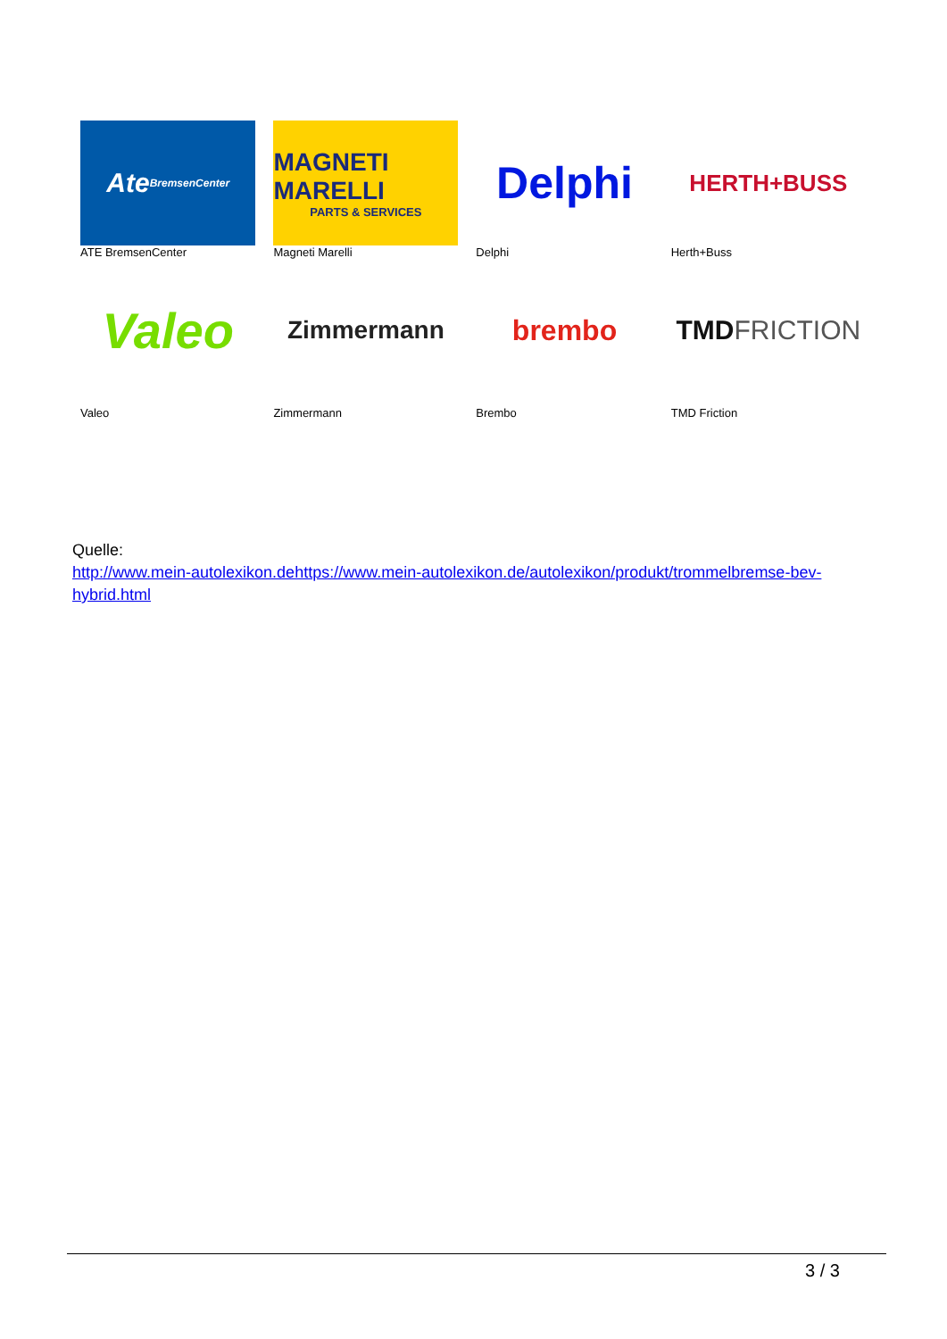| Ate BremsenCenter ATE BremsenCenter | MAGNETI MARELLI PARTS & SERVICES Magneti Marelli | Delphi Delphi | HERTH+BUSS Herth+Buss |
| Valeo Valeo | Zimmermann Zimmermann | brembo Brembo | TMD FRICTION TMD Friction |
Quelle:
http://www.mein-autolexikon.dehttps://www.mein-autolexikon.de/autolexikon/produkt/trommelbremse-bev-hybrid.html
3 / 3